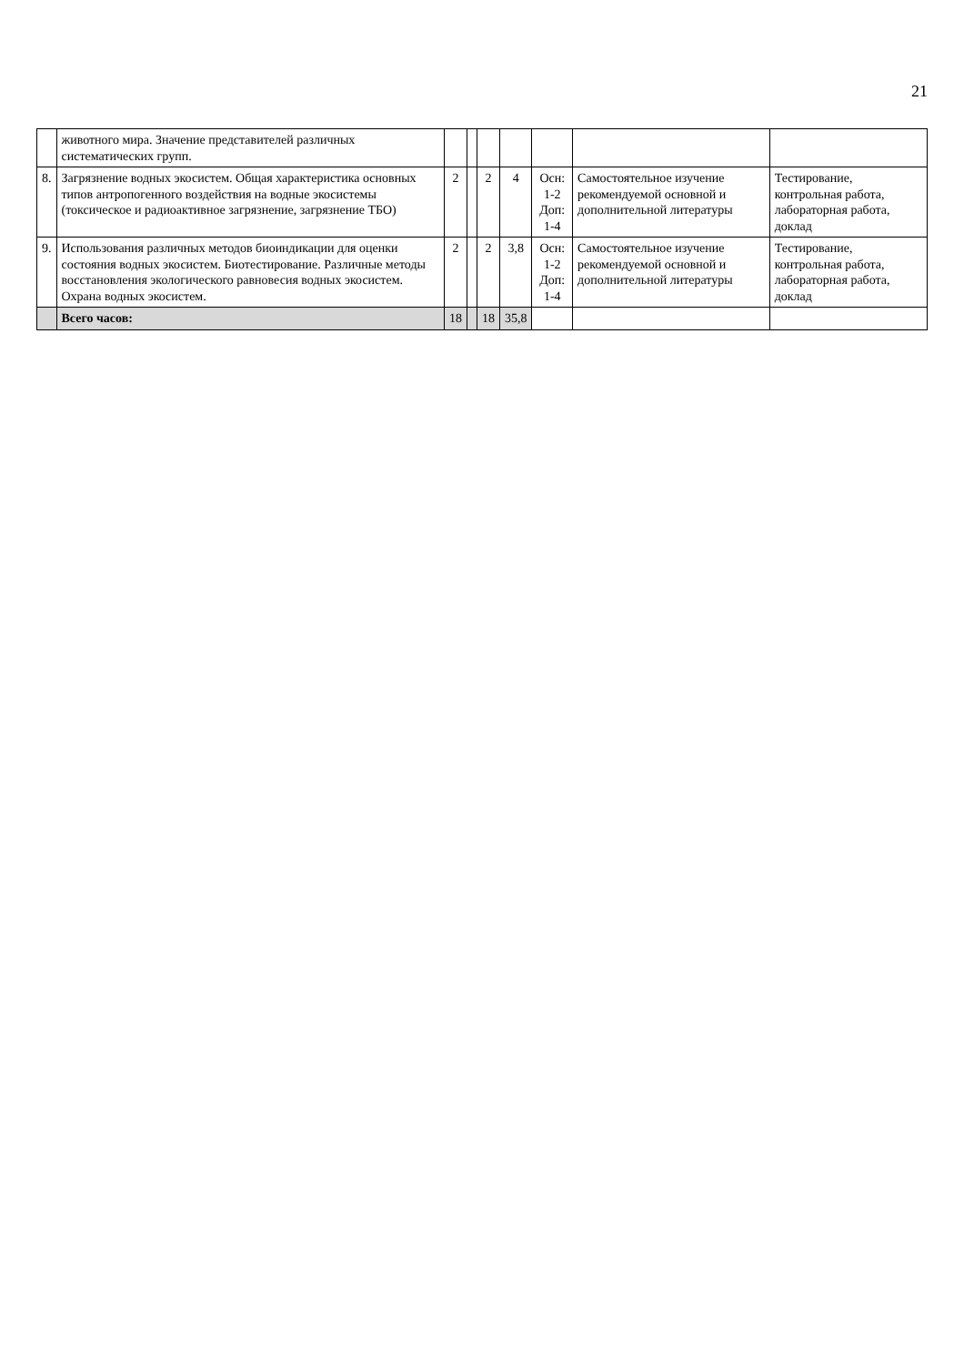21
| | животного мира. Значение представителей различных систематических групп. | | | | | | | |
| 8. | Загрязнение водных экосистем. Общая характеристика основных типов антропогенного воздействия на водные экосистемы (токсическое и радиоактивное загрязнение, загрязнение ТБО) | 2 | | 2 | 4 | Осн: 1-2 Доп: 1-4 | Самостоятельное изучение рекомендуемой основной и дополнительной литературы | Тестирование, контрольная работа, лабораторная работа, доклад |
| 9. | Использования различных методов биоиндикации для оценки состояния водных экосистем. Биотестирование. Различные методы восстановления экологического равновесия водных экосистем. Охрана водных экосистем. | 2 | | 2 | 3,8 | Осн: 1-2 Доп: 1-4 | Самостоятельное изучение рекомендуемой основной и дополнительной литературы | Тестирование, контрольная работа, лабораторная работа, доклад |
| | Всего часов: | 18 | | 18 | 35,8 | | | |